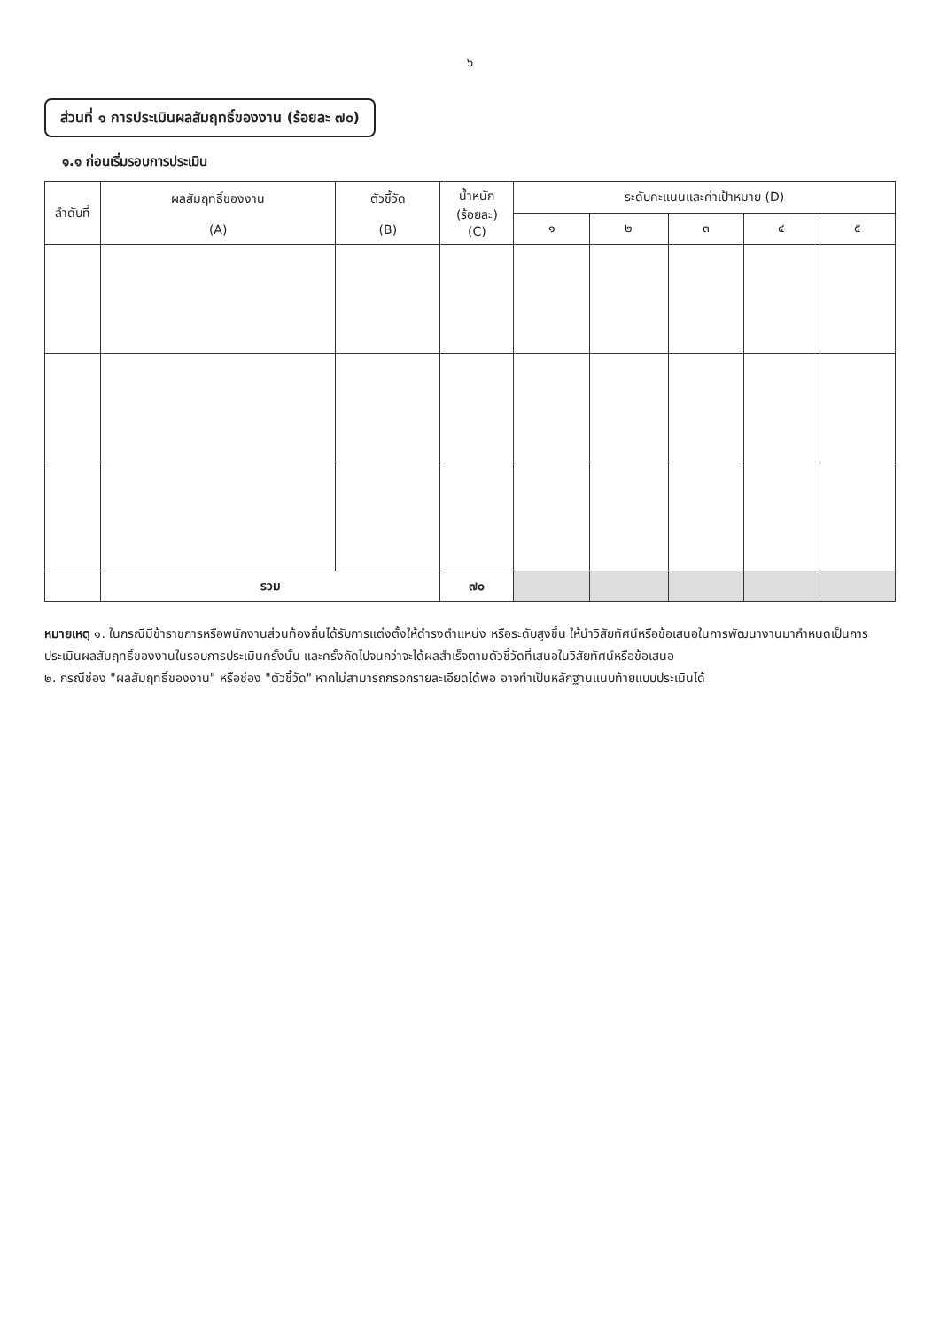๖
ส่วนที่ ๑ การประเมินผลสัมฤทธิ์ของงาน (ร้อยละ ๗๐)
๑.๑ ก่อนเริ่มรอบการประเมิน
| ลำดับที่ | ผลสัมฤทธิ์ของงาน (A) | ตัวชี้วัด (B) | น้ำหนัก (ร้อยละ) (C) | ระดับคะแนนและค่าเป้าหมาย (D) | | | | |
| --- | --- | --- | --- | --- | --- | --- | --- | --- |
| | | | | ๑ | ๒ | ๓ | ๔ | ๕ |
| | รวม | | ๗๐ | | | | | |
หมายเหตุ ๑. ในกรณีมีข้าราชการหรือพนักงานส่วนท้องถิ่นได้รับการแต่งตั้งให้ดำรงตำแหน่ง หรือระดับสูงขึ้น ให้นำวิสัยทัศน์หรือข้อเสนอในการพัฒนางานมากำหนดเป็นการประเมินผลสัมฤทธิ์ของงานในรอบการประเมินครั้งนั้น และครั้งถัดไปจนกว่าจะได้ผลสำเร็จตามตัวชี้วัดที่เสนอในวิสัยทัศน์หรือข้อเสนอ
๒. กรณีช่อง "ผลสัมฤทธิ์ของงาน" หรือช่อง "ตัวชี้วัด" หากไม่สามารถกรอกรายละเอียดได้พอ อาจทำเป็นหลักฐานแนบท้ายแบบประเมินได้